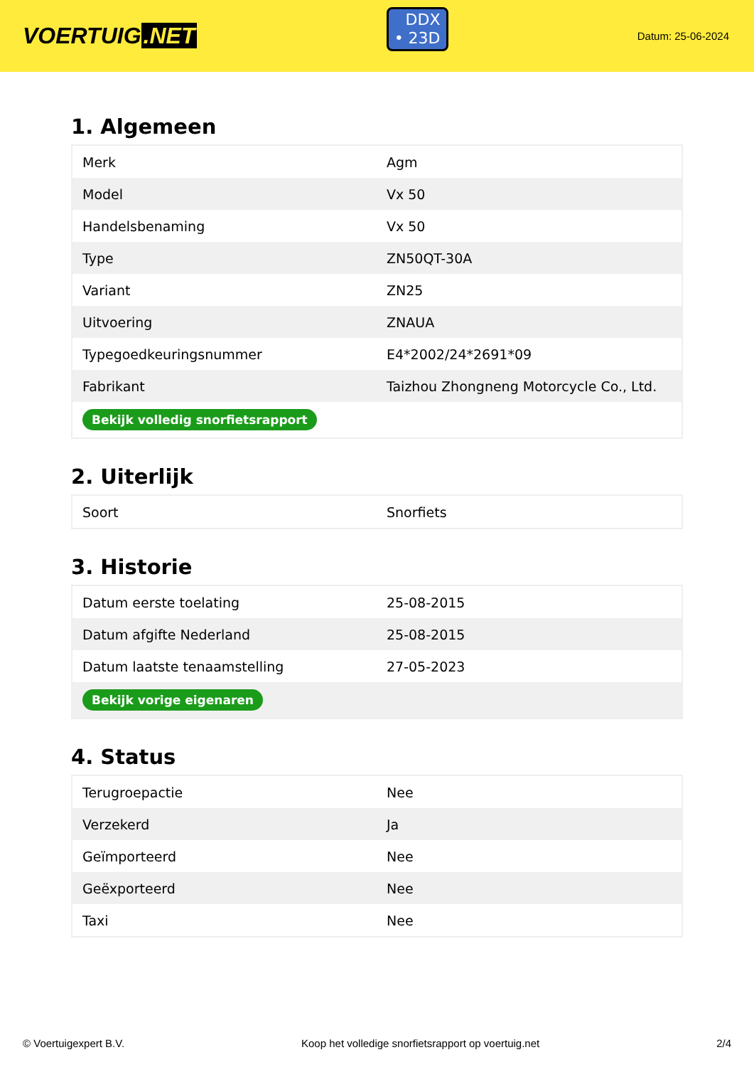VOERTUIG.NET
DDX
• 23D
Datum: 25-06-2024
1. Algemeen
| Merk | Agm |
| Model | Vx 50 |
| Handelsbenaming | Vx 50 |
| Type | ZN50QT-30A |
| Variant | ZN25 |
| Uitvoering | ZNAUA |
| Typegoedkeuringsnummer | E4*2002/24*2691*09 |
| Fabrikant | Taizhou Zhongneng Motorcycle Co., Ltd. |
| Bekijk volledig snorfietsrapport | |
2. Uiterlijk
| Soort | Snorfiets |
3. Historie
| Datum eerste toelating | 25-08-2015 |
| Datum afgifte Nederland | 25-08-2015 |
| Datum laatste tenaamstelling | 27-05-2023 |
| Bekijk vorige eigenaren | |
4. Status
| Terugroepactie | Nee |
| Verzekerd | Ja |
| Geïmporteerd | Nee |
| Geëxporteerd | Nee |
| Taxi | Nee |
© Voertuigexpert B.V. Koop het volledige snorfietsrapport op voertuig.net 2/4